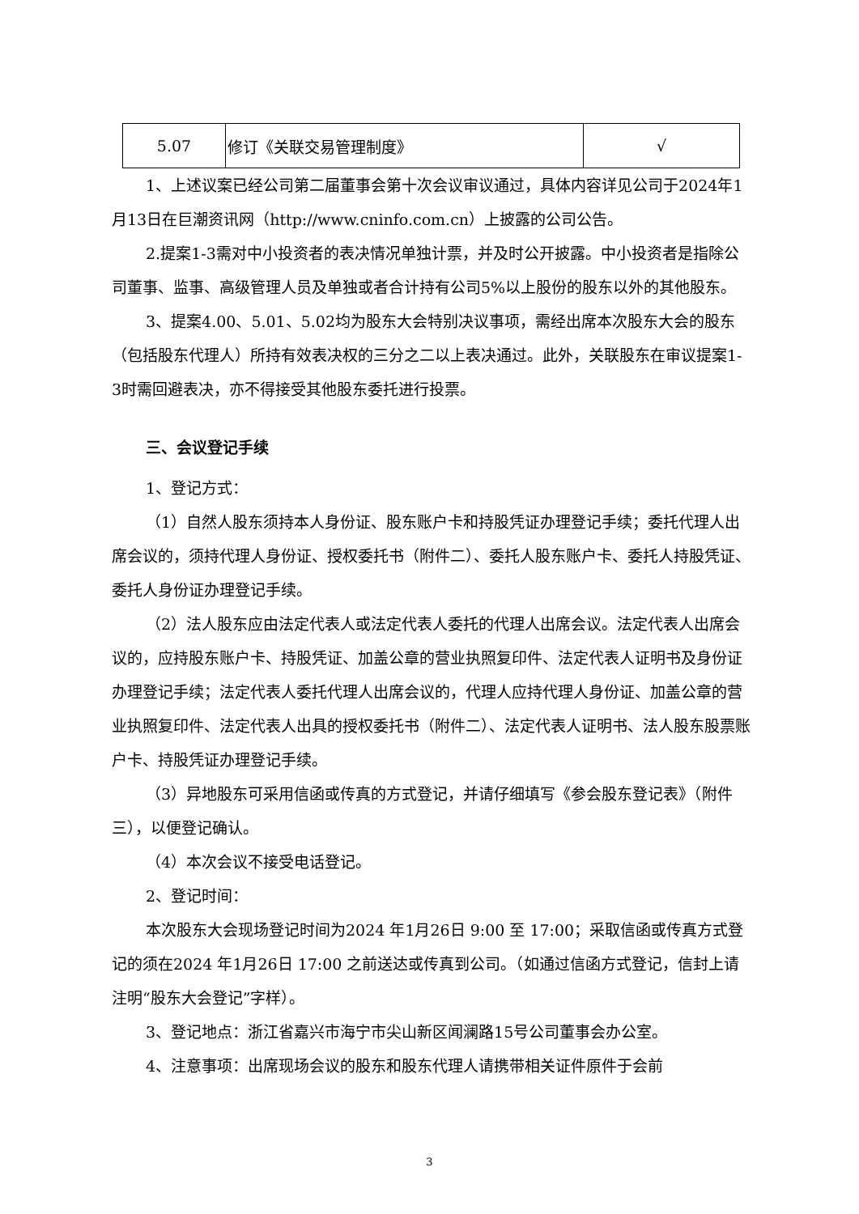| 5.07 | 修订《关联交易管理制度》 | √ |
1、上述议案已经公司第二届董事会第十次会议审议通过，具体内容详见公司于2024年1月13日在巨潮资讯网（http://www.cninfo.com.cn）上披露的公司公告。
2.提案1-3需对中小投资者的表决情况单独计票，并及时公开披露。中小投资者是指除公司董事、监事、高级管理人员及单独或者合计持有公司5%以上股份的股东以外的其他股东。
3、提案4.00、5.01、5.02均为股东大会特别决议事项，需经出席本次股东大会的股东（包括股东代理人）所持有效表决权的三分之二以上表决通过。此外，关联股东在审议提案1-3时需回避表决，亦不得接受其他股东委托进行投票。
三、会议登记手续
1、登记方式：
（1）自然人股东须持本人身份证、股东账户卡和持股凭证办理登记手续；委托代理人出席会议的，须持代理人身份证、授权委托书（附件二）、委托人股东账户卡、委托人持股凭证、委托人身份证办理登记手续。
（2）法人股东应由法定代表人或法定代表人委托的代理人出席会议。法定代表人出席会议的，应持股东账户卡、持股凭证、加盖公章的营业执照复印件、法定代表人证明书及身份证办理登记手续；法定代表人委托代理人出席会议的，代理人应持代理人身份证、加盖公章的营业执照复印件、法定代表人出具的授权委托书（附件二）、法定代表人证明书、法人股东股票账户卡、持股凭证办理登记手续。
（3）异地股东可采用信函或传真的方式登记，并请仔细填写《参会股东登记表》（附件三），以便登记确认。
（4）本次会议不接受电话登记。
2、登记时间：
本次股东大会现场登记时间为2024 年1月26日 9:00 至 17:00；采取信函或传真方式登记的须在2024 年1月26日 17:00 之前送达或传真到公司。（如通过信函方式登记，信封上请注明“股东大会登记”字样）。
3、登记地点：浙江省嘉兴市海宁市尖山新区闻澜路15号公司董事会办公室。
4、注意事项：出席现场会议的股东和股东代理人请携带相关证件原件于会前
3